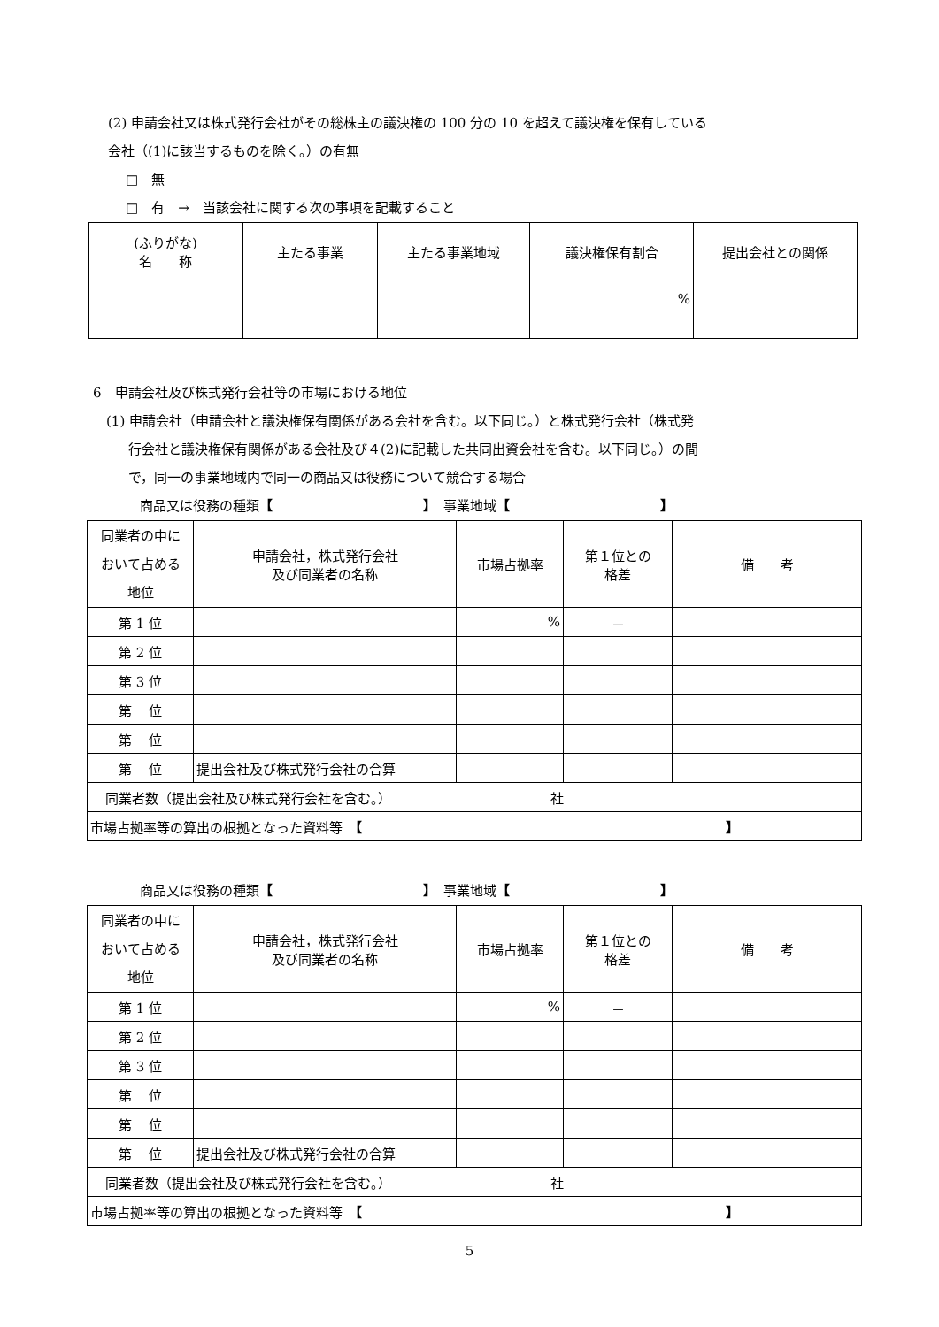(2) 申請会社又は株式発行会社がその総株主の議決権の 100 分の 10 を超えて議決権を保有している
会社（(1)に該当するものを除く。）の有無
□　無
□　有　→　当該会社に関する次の事項を記載すること
| (ふりがな) 名 称 | 主たる事業 | 主たる事業地域 | 議決権保有割合 | 提出会社との関係 |
| | | | % | |
6　申請会社及び株式発行会社等の市場における地位
(1) 申請会社（申請会社と議決権保有関係がある会社を含む。以下同じ。）と株式発行会社（株式発
行会社と議決権保有関係がある会社及び４(2)に記載した共同出資会社を含む。以下同じ。）の間
で，同一の事業地域内で同一の商品又は役務について競合する場合
商品又は役務の種類【 】　事業地域【 】
| 同業者の中に おいて占める 地位 | 申請会社，株式発行会社 及び同業者の名称 | 市場占拠率 | 第１位との 格差 | 備 考 |
| 第 1 位 | | % | － | |
| 第 2 位 | | | | |
| 第 3 位 | | | | |
| 第 位 | | | | |
| 第 位 | | | | |
| 第 位 | 提出会社及び株式発行会社の合算 | | | |
| 同業者数（提出会社及び株式発行会社を含む。） 社 | | | | |
| 市場占拠率等の算出の根拠となった資料等 【 】 | | | | |
商品又は役務の種類【 】　事業地域【 】
| 同業者の中に おいて占める 地位 | 申請会社，株式発行会社 及び同業者の名称 | 市場占拠率 | 第１位との 格差 | 備 考 |
| 第 1 位 | | % | － | |
| 第 2 位 | | | | |
| 第 3 位 | | | | |
| 第 位 | | | | |
| 第 位 | | | | |
| 第 位 | 提出会社及び株式発行会社の合算 | | | |
| 同業者数（提出会社及び株式発行会社を含む。） 社 | | | | |
| 市場占拠率等の算出の根拠となった資料等 【 】 | | | | |
5